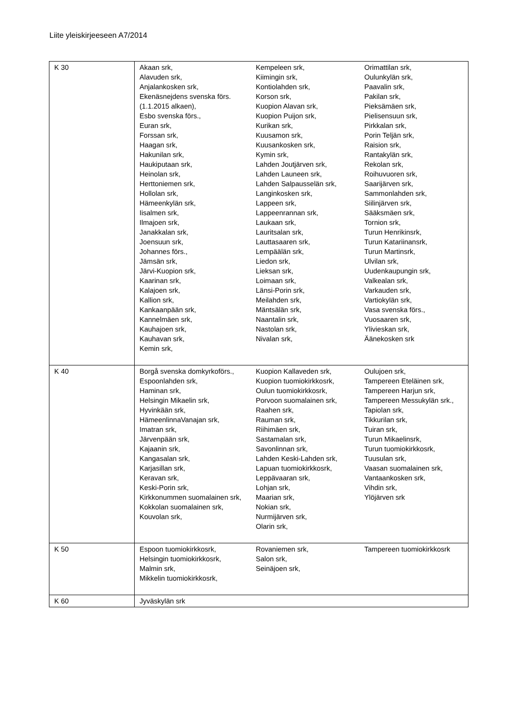Liite yleiskirjeeseen A7/2014
| K 30 | Akaan srk, Alavuden srk, Anjalankosken srk, Ekenäsnejdens svenska förs. (1.1.2015 alkaen), Esbo svenska förs., Euran srk, Forssan srk, Haagan srk, Hakunilan srk, Haukiputaan srk, Heinolan srk, Herttoniemen srk, Hollolan srk, Hämeenkylän srk, Iisalmen srk, Ilmajoen srk, Janakkalan srk, Joensuun srk, Johannes förs., Jämsän srk, Järvi-Kuopion srk, Kaarinan srk, Kalajoen srk, Kallion srk, Kankaanpään srk, Kannelmäen srk, Kauhajoen srk, Kauhavan srk, Kemin srk, Kempeleen srk, Kiimingin srk, Kontiolahden srk, Korson srk, Kuopion Alavan srk, Kuopion Puijon srk, Kurikan srk, Kuusamon srk, Kuusankosken srk, Kymin srk, Lahden Joutjärven srk, Lahden Launeen srk, Lahden Salpausselän srk, Langinkosken srk, Lappeen srk, Lappeenrannan srk, Laukaan srk, Lauritsalan srk, Lauttasaaren srk, Lempäälän srk, Liedon srk, Lieksan srk, Loimaan srk, Länsi-Porin srk, Meilahden srk, Mäntsälän srk, Naantalin srk, Nastolan srk, Nivalan srk, Orimattilan srk, Oulunkylän srk, Paavalin srk, Pakilan srk, Pieksämäen srk, Pielisensuun srk, Pirkkalan srk, Porin Teljän srk, Raision srk, Rantakylän srk, Rekolan srk, Roihuvuoren srk, Saarijärven srk, Sammonlahden srk, Siilinjärven srk, Sääksmäen srk, Tornion srk, Turun Henrikinsrk, Turun Katariinansrk, Turun Martinsrk, Ulvilan srk, Uudenkaupungin srk, Valkealan srk, Varkauden srk, Vartiokylän srk, Vasa svenska förs., Vuosaaren srk, Ylivieskan srk, Äänekosken srk |
| K 40 | Borgå svenska domkyrkoförs., Espoonlahden srk, Haminan srk, Helsingin Mikaelin srk, Hyvinkään srk, HämeenlinnaVanajan srk, Imatran srk, Järvenpään srk, Kajaanin srk, Kangasalan srk, Karjasillan srk, Keravan srk, Keski-Porin srk, Kirkkonummen suomalainen srk, Kokkolan suomalainen srk, Kouvolan srk, Kuopion Kallaveden srk, Kuopion tuomiokirkkosrk, Oulun tuomiokirkkosrk, Porvoon suomalainen srk, Raahen srk, Rauman srk, Riihimäen srk, Sastamalan srk, Savonlinnan srk, Lahden Keski-Lahden srk, Lapuan tuomiokirkkosrk, Leppävaaran srk, Lohjan srk, Maarian srk, Nokian srk, Nurmijärven srk, Olarin srk, Oulujoen srk, Tampereen Eteläinen srk, Tampereen Harjun srk, Tampereen Messukylän srk., Tapiolan srk, Tikkurilan srk, Tuiran srk, Turun Mikaelinsrk, Turun tuomiokirkkosrk, Tuusulan srk, Vaasan suomalainen srk, Vantaankosken srk, Vihdin srk, Ylöjärven srk |
| K 50 | Espoon tuomiokirkkosrk, Helsingin tuomiokirkkosrk, Malmin srk, Mikkelin tuomiokirkkosrk, Rovaniemen srk, Salon srk, Seinäjoen srk, Tampereen tuomiokirkkosrk |
| K 60 | Jyväskylän srk |